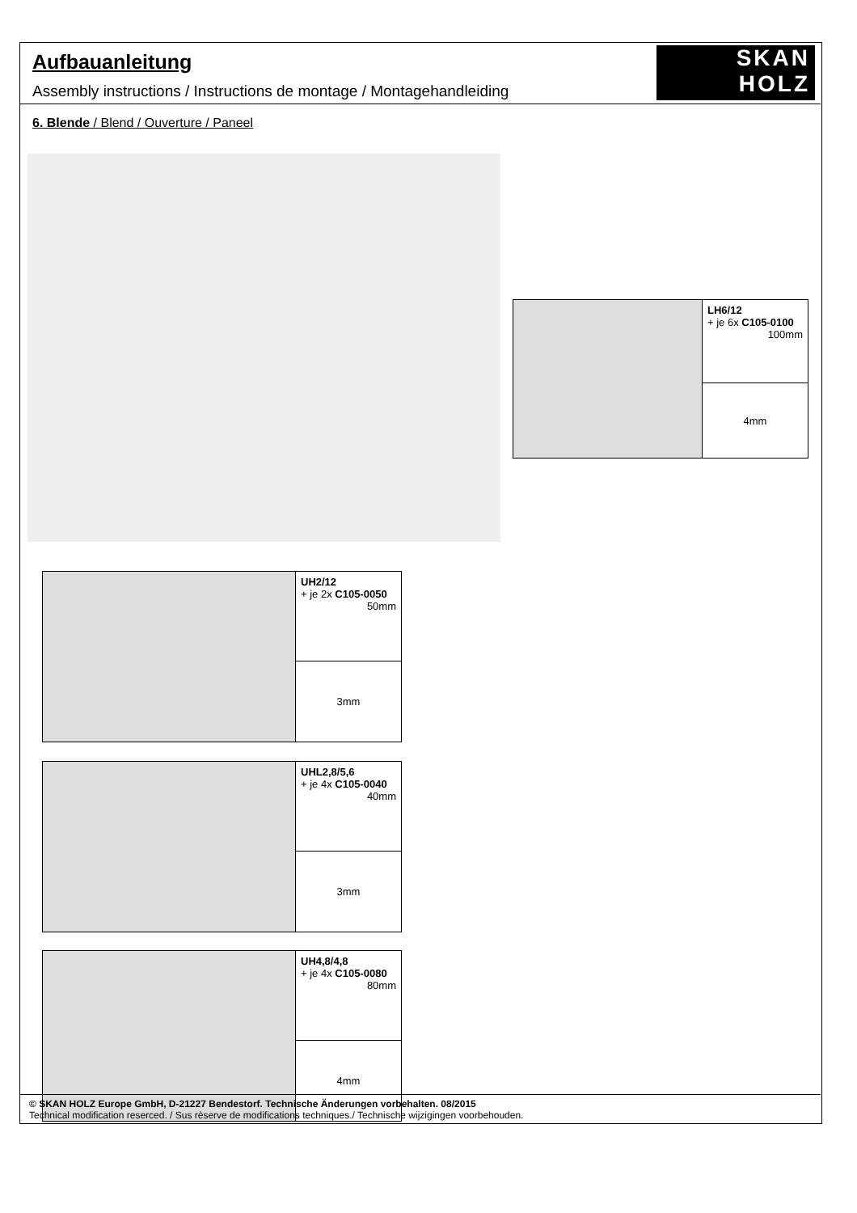Aufbauanleitung
Assembly instructions / Instructions de montage / Montagehandleiding
SKAN
HOLZ
6. Blende / Blend / Ouverture / Paneel
LH6/12
+ je 6x C105-0100
100mm
4mm
UH2/12
+ je 2x C105-0050
50mm
3mm
UHL2,8/5,6
+ je 4x C105-0040
40mm
3mm
UH4,8/4,8
+ je 4x C105-0080
80mm
4mm
© SKAN HOLZ Europe GmbH, D-21227 Bendestorf. Technische Änderungen vorbehalten. 08/2015
Technical modification reserced. / Sus rèserve de modifications techniques./ Technische wijzigingen voorbehouden.